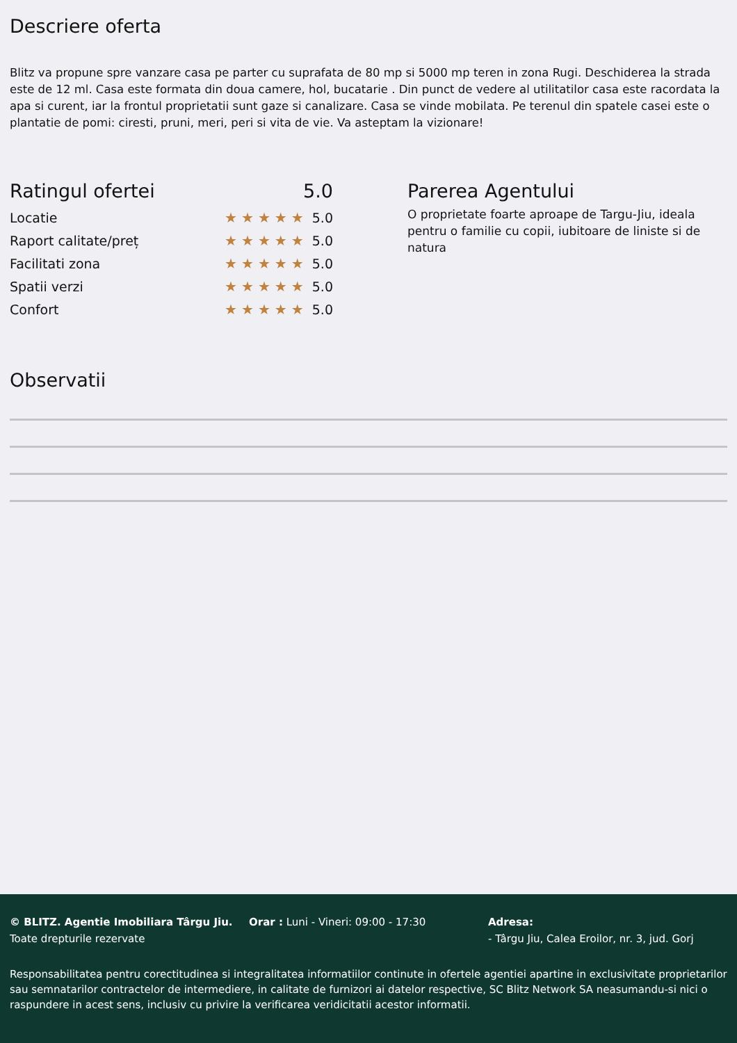Descriere oferta
Blitz va propune spre vanzare casa pe parter cu suprafata de 80 mp si 5000 mp teren in zona Rugi. Deschiderea la strada este de 12 ml. Casa este formata din doua camere, hol, bucatarie . Din punct de vedere al utilitatilor casa este racordata la apa si curent, iar la frontul proprietatii sunt gaze si canalizare. Casa se vinde mobilata. Pe terenul din spatele casei este o plantatie de pomi: ciresti, pruni, meri, peri si vita de vie. Va asteptam la vizionare!
Ratingul ofertei 5.0
Locatie ★★★★★ 5.0
Raport calitate/preț ★★★★★ 5.0
Facilitati zona ★★★★★ 5.0
Spatii verzi ★★★★★ 5.0
Confort ★★★★★ 5.0
Parerea Agentului
O proprietate foarte aproape de Targu-Jiu, ideala pentru o familie cu copii, iubitoare de liniste si de natura
Observatii
© BLITZ. Agentie Imobiliara Târgu Jiu.
Toate drepturile rezervate
Orar : Luni - Vineri: 09:00 - 17:30 Adresa:
- Târgu Jiu, Calea Eroilor, nr. 3, jud. Gorj
Responsabilitatea pentru corectitudinea si integralitatea informatiilor continute in ofertele agentiei apartine in exclusivitate proprietarilor sau semnatarilor contractelor de intermediere, in calitate de furnizori ai datelor respective, SC Blitz Network SA neasumandu-si nici o raspundere in acest sens, inclusiv cu privire la verificarea veridicitatii acestor informatii.